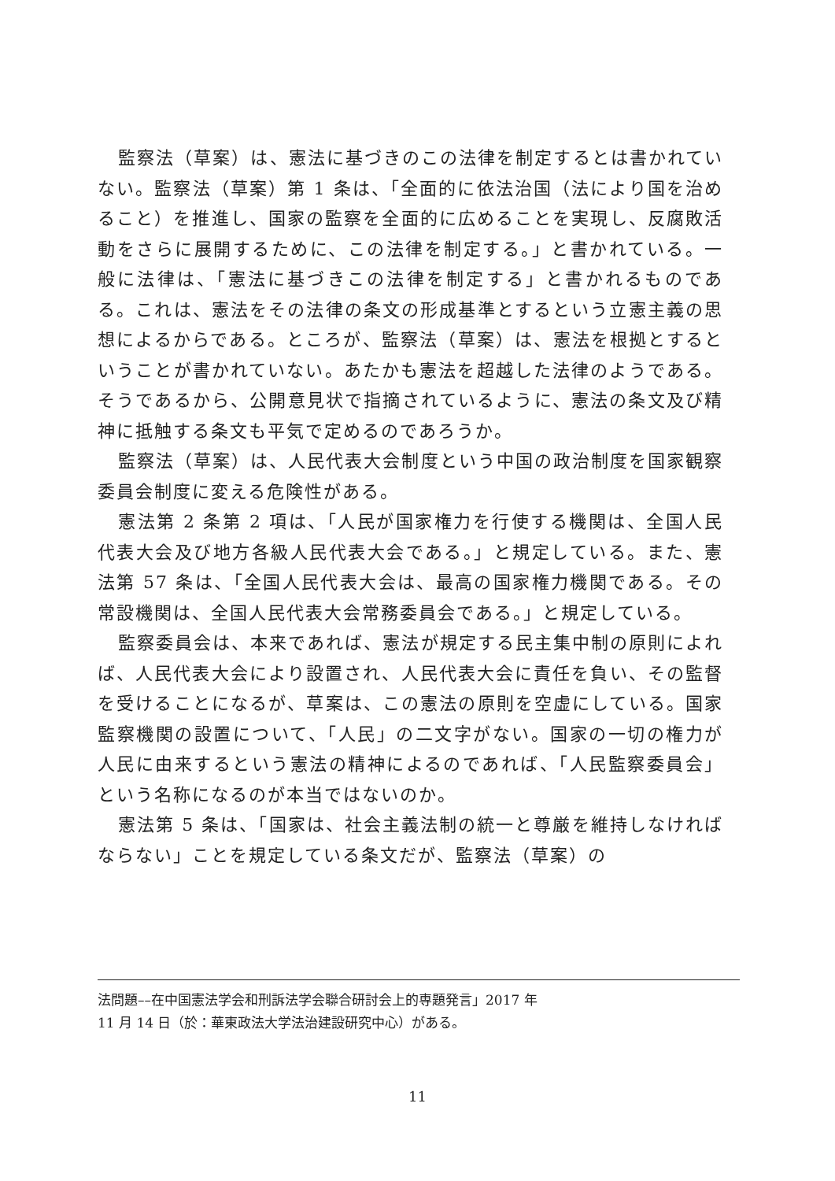監察法（草案）は、憲法に基づきのこの法律を制定するとは書かれていない。監察法（草案）第 1 条は、「全面的に依法治国（法により国を治めること）を推進し、国家の監察を全面的に広めることを実現し、反腐敗活動をさらに展開するために、この法律を制定する。」と書かれている。一般に法律は、「憲法に基づきこの法律を制定する」と書かれるものである。これは、憲法をその法律の条文の形成基準とするという立憲主義の思想によるからである。ところが、監察法（草案）は、憲法を根拠とするということが書かれていない。あたかも憲法を超越した法律のようである。そうであるから、公開意見状で指摘されているように、憲法の条文及び精神に抵触する条文も平気で定めるのであろうか。
監察法（草案）は、人民代表大会制度という中国の政治制度を国家観察委員会制度に変える危険性がある。
憲法第 2 条第 2 項は、「人民が国家権力を行使する機関は、全国人民代表大会及び地方各級人民代表大会である。」と規定している。また、憲法第 57 条は、「全国人民代表大会は、最高の国家権力機関である。その常設機関は、全国人民代表大会常務委員会である。」と規定している。
監察委員会は、本来であれば、憲法が規定する民主集中制の原則によれば、人民代表大会により設置され、人民代表大会に責任を負い、その監督を受けることになるが、草案は、この憲法の原則を空虚にしている。国家監察機関の設置について、「人民」の二文字がない。国家の一切の権力が人民に由来するという憲法の精神によるのであれば、「人民監察委員会」という名称になるのが本当ではないのか。
憲法第 5 条は、「国家は、社会主義法制の統一と尊厳を維持しなければならない」ことを規定している条文だが、監察法（草案）の
法問題––在中国憲法学会和刑訴法学会聯合研討会上的専題発言」2017 年
11 月 14 日（於：華東政法大学法治建設研究中心）がある。
11